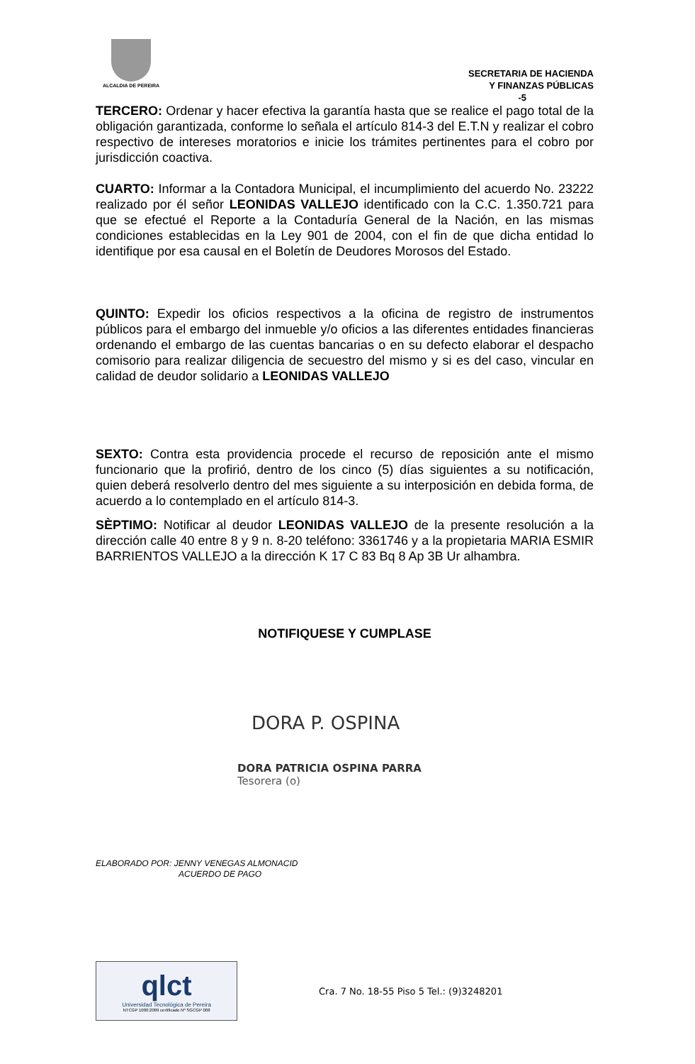ALCALDIA DE PEREIRA
SECRETARIA DE HACIENDA
Y FINANZAS PÚBLICAS
-5
TERCERO: Ordenar y hacer efectiva la garantía hasta que se realice el pago total de la obligación garantizada, conforme lo señala el artículo 814-3 del E.T.N y realizar el cobro respectivo de intereses moratorios e inicie los trámites pertinentes para el cobro por jurisdicción coactiva.
CUARTO: Informar a la Contadora Municipal, el incumplimiento del acuerdo No. 23222 realizado por él señor LEONIDAS VALLEJO identificado con la C.C. 1.350.721 para que se efectué el Reporte a la Contaduría General de la Nación, en las mismas condiciones establecidas en la Ley 901 de 2004, con el fin de que dicha entidad lo identifique por esa causal en el Boletín de Deudores Morosos del Estado.
QUINTO: Expedir los oficios respectivos a la oficina de registro de instrumentos públicos para el embargo del inmueble y/o oficios a las diferentes entidades financieras ordenando el embargo de las cuentas bancarias o en su defecto elaborar el despacho comisorio para realizar diligencia de secuestro del mismo y si es del caso, vincular en calidad de deudor solidario a LEONIDAS VALLEJO
SEXTO: Contra esta providencia procede el recurso de reposición ante el mismo funcionario que la profirió, dentro de los cinco (5) días siguientes a su notificación, quien deberá resolverlo dentro del mes siguiente a su interposición en debida forma, de acuerdo a lo contemplado en el artículo 814-3.
SÈPTIMO: Notificar al deudor LEONIDAS VALLEJO de la presente resolución a la dirección calle 40 entre 8 y 9 n. 8-20 teléfono: 3361746 y a la propietaria MARIA ESMIR BARRIENTOS VALLEJO a la dirección K 17 C 83 Bq 8 Ap 3B Ur alhambra.
NOTIFIQUESE Y CUMPLASE
DORA P. OSPINA
DORA PATRICIA OSPINA PARRA
Tesorera (o)
ELABORADO POR: JENNY VENEGAS ALMONACID
ACUERDO DE PAGO
qlct
Universidad Tecnológica de Pereira
NTCGP 1000:2009 certificado Nº SGCGP 008
Cra. 7 No. 18-55 Piso 5 Tel.: (9)3248201